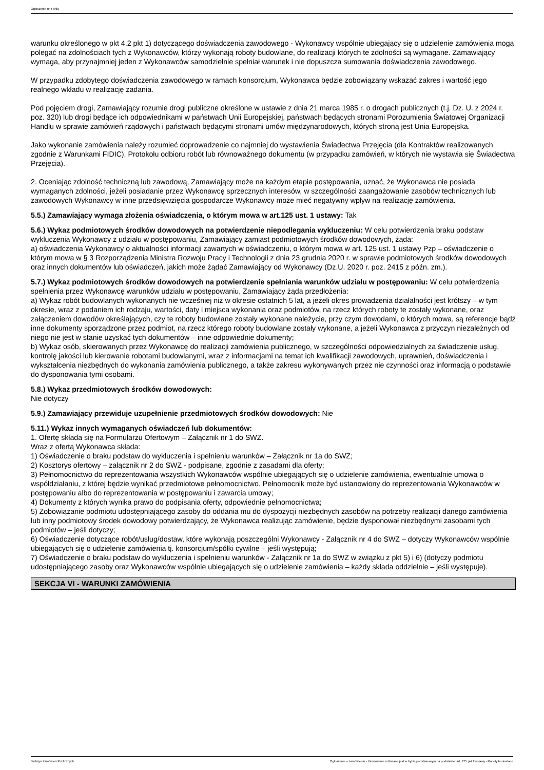Ogłoszenie nr z dnia
warunku określonego w pkt 4.2 pkt 1) dotyczącego doświadczenia zawodowego - Wykonawcy wspólnie ubiegający się o udzielenie zamówienia mogą polegać na zdolnościach tych z Wykonawców, którzy wykonają roboty budowlane, do realizacji których te zdolności są wymagane. Zamawiający wymaga, aby przynajmniej jeden z Wykonawców samodzielnie spełniał warunek i nie dopuszcza sumowania doświadczenia zawodowego.
W przypadku zdobytego doświadczenia zawodowego w ramach konsorcjum, Wykonawca będzie zobowiązany wskazać zakres i wartość jego realnego wkładu w realizację zadania.
Pod pojęciem drogi, Zamawiający rozumie drogi publiczne określone w ustawie z dnia 21 marca 1985 r. o drogach publicznych (t.j. Dz. U. z 2024 r. poz. 320) lub drogi będące ich odpowiednikami w państwach Unii Europejskiej, państwach będących stronami Porozumienia Światowej Organizacji Handlu w sprawie zamówień rządowych i państwach będącymi stronami umów międzynarodowych, których stroną jest Unia Europejska.
Jako wykonanie zamówienia należy rozumieć doprowadzenie co najmniej do wystawienia Świadectwa Przejęcia (dla Kontraktów realizowanych zgodnie z Warunkami FIDIC), Protokołu odbioru robót lub równoważnego dokumentu (w przypadku zamówień, w których nie wystawia się Świadectwa Przejęcia).
2. Oceniając zdolność techniczną lub zawodową, Zamawiający może na każdym etapie postępowania, uznać, że Wykonawca nie posiada wymaganych zdolności, jeżeli posiadanie przez Wykonawcę sprzecznych interesów, w szczególności zaangażowanie zasobów technicznych lub zawodowych Wykonawcy w inne przedsięwzięcia gospodarcze Wykonawcy może mieć negatywny wpływ na realizację zamówienia.
5.5.) Zamawiający wymaga złożenia oświadczenia, o którym mowa w art.125 ust. 1 ustawy: Tak
5.6.) Wykaz podmiotowych środków dowodowych na potwierdzenie niepodlegania wykluczeniu: W celu potwierdzenia braku podstaw wykluczenia Wykonawcy z udziału w postępowaniu, Zamawiający zamiast podmiotowych środków dowodowych, żąda:
a) oświadczenia Wykonawcy o aktualności informacji zawartych w oświadczeniu, o którym mowa w art. 125 ust. 1 ustawy Pzp – oświadczenie o którym mowa w § 3 Rozporządzenia Ministra Rozwoju Pracy i Technologii z dnia 23 grudnia 2020 r. w sprawie podmiotowych środków dowodowych oraz innych dokumentów lub oświadczeń, jakich może żądać Zamawiający od Wykonawcy (Dz.U. 2020 r. poz. 2415 z późn. zm.).
5.7.) Wykaz podmiotowych środków dowodowych na potwierdzenie spełniania warunków udziału w postępowaniu: W celu potwierdzenia spełnienia przez Wykonawcę warunków udziału w postępowaniu, Zamawiający żąda przedłożenia:
a) Wykaz robót budowlanych wykonanych nie wcześniej niż w okresie ostatnich 5 lat, a jeżeli okres prowadzenia działalności jest krótszy – w tym okresie, wraz z podaniem ich rodzaju, wartości, daty i miejsca wykonania oraz podmiotów, na rzecz których roboty te zostały wykonane, oraz załączeniem dowodów określających, czy te roboty budowlane zostały wykonane należycie, przy czym dowodami, o których mowa, są referencje bądź inne dokumenty sporządzone przez podmiot, na rzecz którego roboty budowlane zostały wykonane, a jeżeli Wykonawca z przyczyn niezależnych od niego nie jest w stanie uzyskać tych dokumentów – inne odpowiednie dokumenty;
b) Wykaz osób, skierowanych przez Wykonawcę do realizacji zamówienia publicznego, w szczególności odpowiedzialnych za świadczenie usług, kontrolę jakości lub kierowanie robotami budowlanymi, wraz z informacjami na temat ich kwalifikacji zawodowych, uprawnień, doświadczenia i wykształcenia niezbędnych do wykonania zamówienia publicznego, a także zakresu wykonywanych przez nie czynności oraz informacją o podstawie do dysponowania tymi osobami.
5.8.) Wykaz przedmiotowych środków dowodowych:
Nie dotyczy
5.9.) Zamawiający przewiduje uzupełnienie przedmiotowych środków dowodowych: Nie
5.11.) Wykaz innych wymaganych oświadczeń lub dokumentów:
1. Ofertę składa się na Formularzu Ofertowym – Załącznik nr 1 do SWZ.
Wraz z ofertą Wykonawca składa:
1) Oświadczenie o braku podstaw do wykluczenia i spełnieniu warunków – Załącznik nr 1a do SWZ;
2) Kosztorys ofertowy – załącznik nr 2 do SWZ - podpisane, zgodnie z zasadami dla oferty;
3) Pełnomocnictwo do reprezentowania wszystkich Wykonawców wspólnie ubiegających się o udzielenie zamówienia, ewentualnie umowa o współdziałaniu, z której będzie wynikać przedmiotowe pełnomocnictwo. Pełnomocnik może być ustanowiony do reprezentowania Wykonawców w postępowaniu albo do reprezentowania w postępowaniu i zawarcia umowy;
4) Dokumenty z których wynika prawo do podpisania oferty, odpowiednie pełnomocnictwa;
5) Zobowiązanie podmiotu udostępniającego zasoby do oddania mu do dyspozycji niezbędnych zasobów na potrzeby realizacji danego zamówienia lub inny podmiotowy środek dowodowy potwierdzający, że Wykonawca realizując zamówienie, będzie dysponował niezbędnymi zasobami tych podmiotów – jeśli dotyczy;
6) Oświadczenie dotyczące robót/usług/dostaw, które wykonają poszczególni Wykonawcy - Załącznik nr 4 do SWZ – dotyczy Wykonawców wspólnie ubiegających się o udzielenie zamówienia tj. konsorcjum/spółki cywilne – jeśli występują;
7) Oświadczenie o braku podstaw do wykluczenia i spełnieniu warunków - Załącznik nr 1a do SWZ w związku z pkt 5) i 6) (dotyczy podmiotu udostępniającego zasoby oraz Wykonawców wspólnie ubiegających się o udzielenie zamówienia – każdy składa oddzielnie – jeśli występuje).
SEKCJA VI - WARUNKI ZAMÓWIENIA
Biuletyn Zamówień Publicznych Ogłoszenie o zamówieniu - Zamówienie udzielane jest w trybie podstawowym na podstawie: art. 275 pkt 2 ustawy - Roboty budowlane